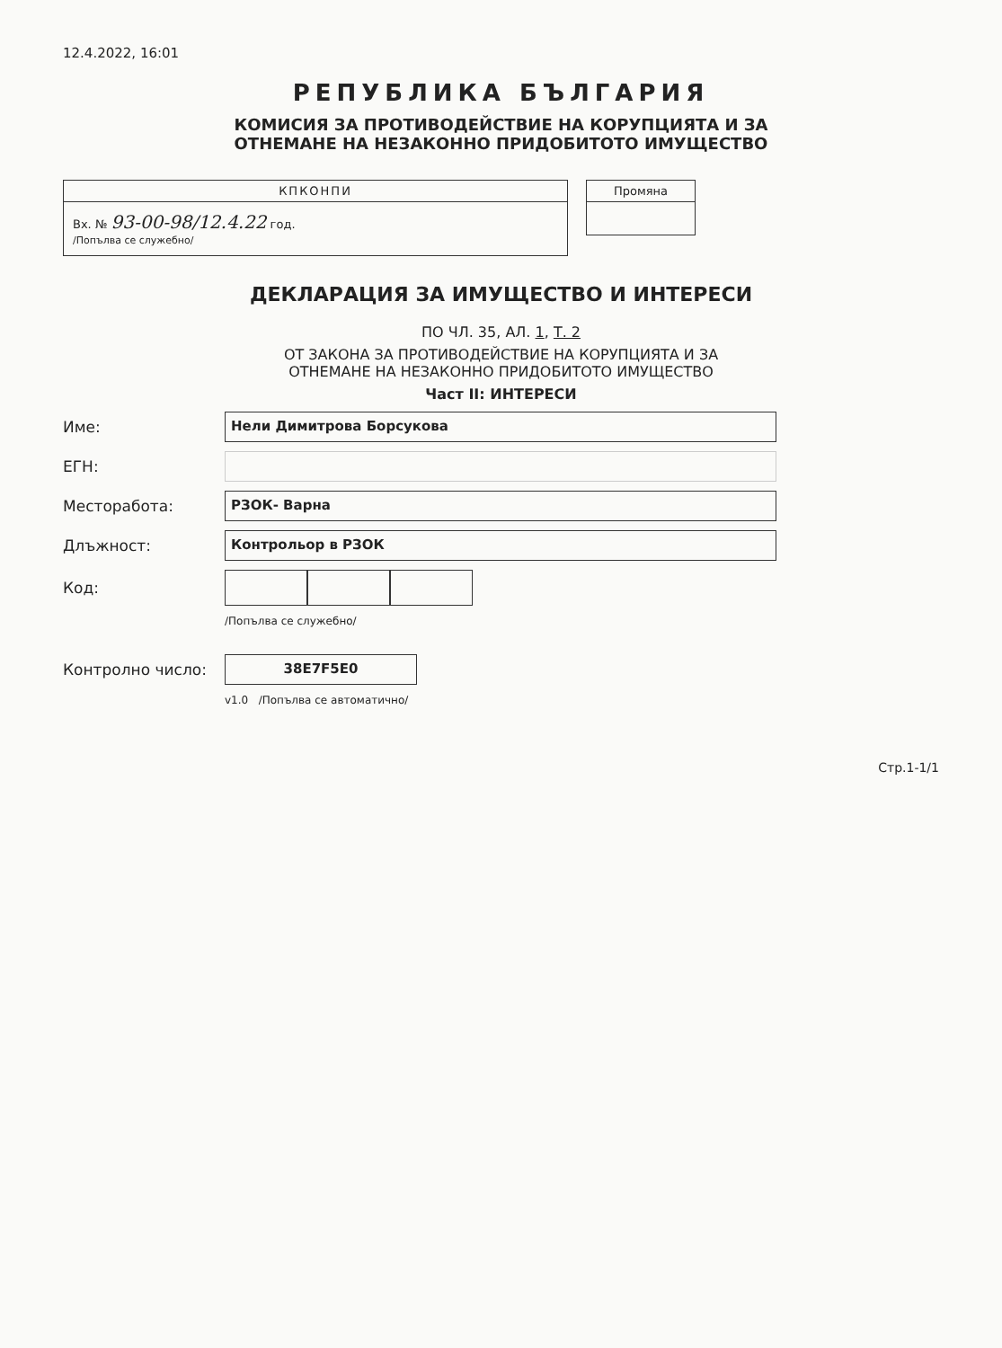12.4.2022, 16:01
РЕПУБЛИКА БЪЛГАРИЯ
КОМИСИЯ ЗА ПРОТИВОДЕЙСТВИЕ НА КОРУПЦИЯТА И ЗА
ОТНЕМАНЕ НА НЕЗАКОННО ПРИДОБИТОТО ИМУЩЕСТВО
КПКОНПИ
Вх. № 93-00-98/12.4.22 год.
/Попълва се служебно/
Промяна
ДЕКЛАРАЦИЯ ЗА ИМУЩЕСТВО И ИНТЕРЕСИ
ПО ЧЛ. 35, АЛ. 1, Т. 2
ОТ ЗАКОНА ЗА ПРОТИВОДЕЙСТВИЕ НА КОРУПЦИЯТА И ЗА
ОТНЕМАНЕ НА НЕЗАКОННО ПРИДОБИТОТО ИМУЩЕСТВО
Част II: ИНТЕРЕСИ
Име: Нели Димитрова Борсукова
ЕГН:
Месторабота: РЗОК- Варна
Длъжност: Контрольор в РЗОК
Код:
/Попълва се служебно/
Контролно число: 38E7F5E0
v1.0 /Попълва се автоматично/
Стр.1-1/1